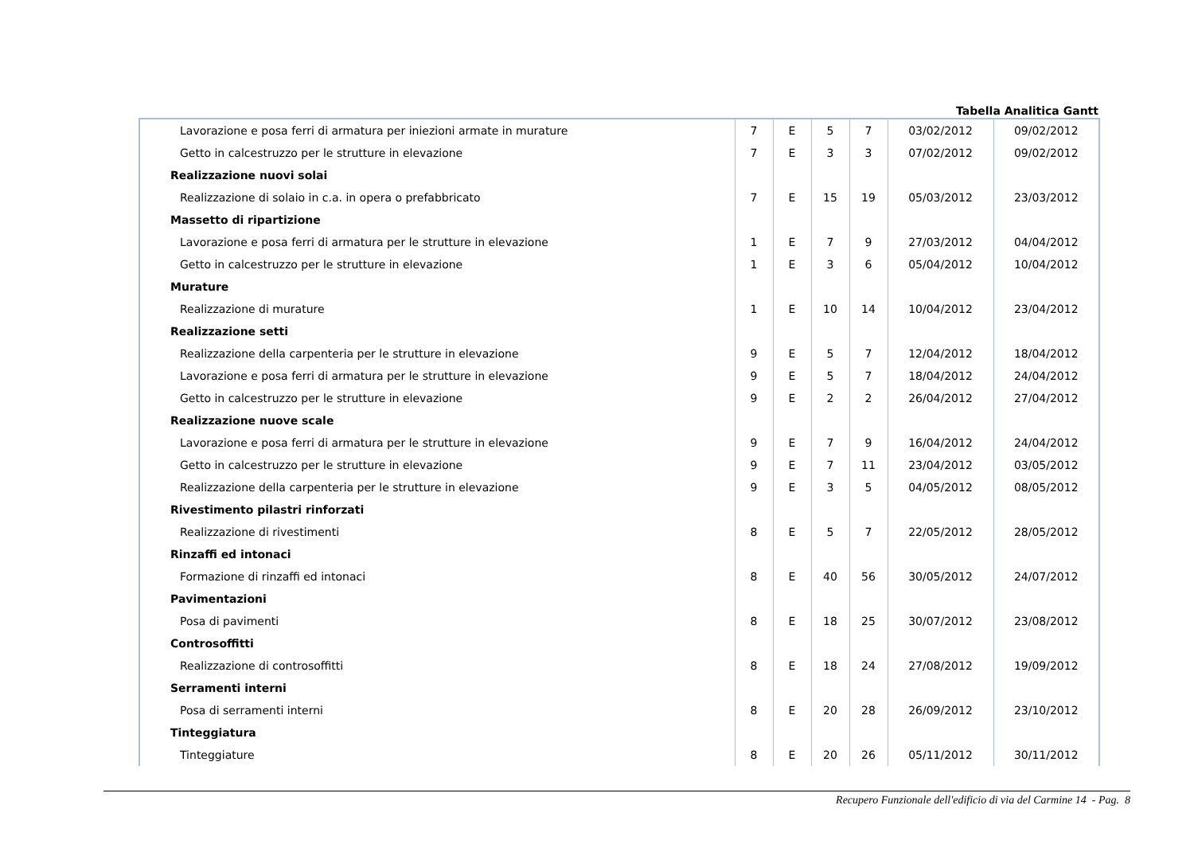Tabella Analitica Gantt
| Lavorazione e posa ferri di armatura per iniezioni armate in murature | 7 | E | 5 | 7 | 03/02/2012 | 09/02/2012 |
| Getto in calcestruzzo per le strutture in elevazione | 7 | E | 3 | 3 | 07/02/2012 | 09/02/2012 |
| Realizzazione nuovi solai | | | | | | |
| Realizzazione di solaio in c.a. in opera o prefabbricato | 7 | E | 15 | 19 | 05/03/2012 | 23/03/2012 |
| Massetto di ripartizione | | | | | | |
| Lavorazione e posa ferri di armatura per le strutture in elevazione | 1 | E | 7 | 9 | 27/03/2012 | 04/04/2012 |
| Getto in calcestruzzo per le strutture in elevazione | 1 | E | 3 | 6 | 05/04/2012 | 10/04/2012 |
| Murature | | | | | | |
| Realizzazione di murature | 1 | E | 10 | 14 | 10/04/2012 | 23/04/2012 |
| Realizzazione setti | | | | | | |
| Realizzazione della carpenteria per le strutture in elevazione | 9 | E | 5 | 7 | 12/04/2012 | 18/04/2012 |
| Lavorazione e posa ferri di armatura per le strutture in elevazione | 9 | E | 5 | 7 | 18/04/2012 | 24/04/2012 |
| Getto in calcestruzzo per le strutture in elevazione | 9 | E | 2 | 2 | 26/04/2012 | 27/04/2012 |
| Realizzazione nuove scale | | | | | | |
| Lavorazione e posa ferri di armatura per le strutture in elevazione | 9 | E | 7 | 9 | 16/04/2012 | 24/04/2012 |
| Getto in calcestruzzo per le strutture in elevazione | 9 | E | 7 | 11 | 23/04/2012 | 03/05/2012 |
| Realizzazione della carpenteria per le strutture in elevazione | 9 | E | 3 | 5 | 04/05/2012 | 08/05/2012 |
| Rivestimento pilastri rinforzati | | | | | | |
| Realizzazione di rivestimenti | 8 | E | 5 | 7 | 22/05/2012 | 28/05/2012 |
| Rinzaffi ed intonaci | | | | | | |
| Formazione di rinzaffi ed intonaci | 8 | E | 40 | 56 | 30/05/2012 | 24/07/2012 |
| Pavimentazioni | | | | | | |
| Posa di pavimenti | 8 | E | 18 | 25 | 30/07/2012 | 23/08/2012 |
| Controsoffitti | | | | | | |
| Realizzazione di controsoffitti | 8 | E | 18 | 24 | 27/08/2012 | 19/09/2012 |
| Serramenti interni | | | | | | |
| Posa di serramenti interni | 8 | E | 20 | 28 | 26/09/2012 | 23/10/2012 |
| Tinteggiatura | | | | | | |
| Tinteggiature | 8 | E | 20 | 26 | 05/11/2012 | 30/11/2012 |
Recupero Funzionale dell'edificio di via del Carmine 14 - Pag. 8